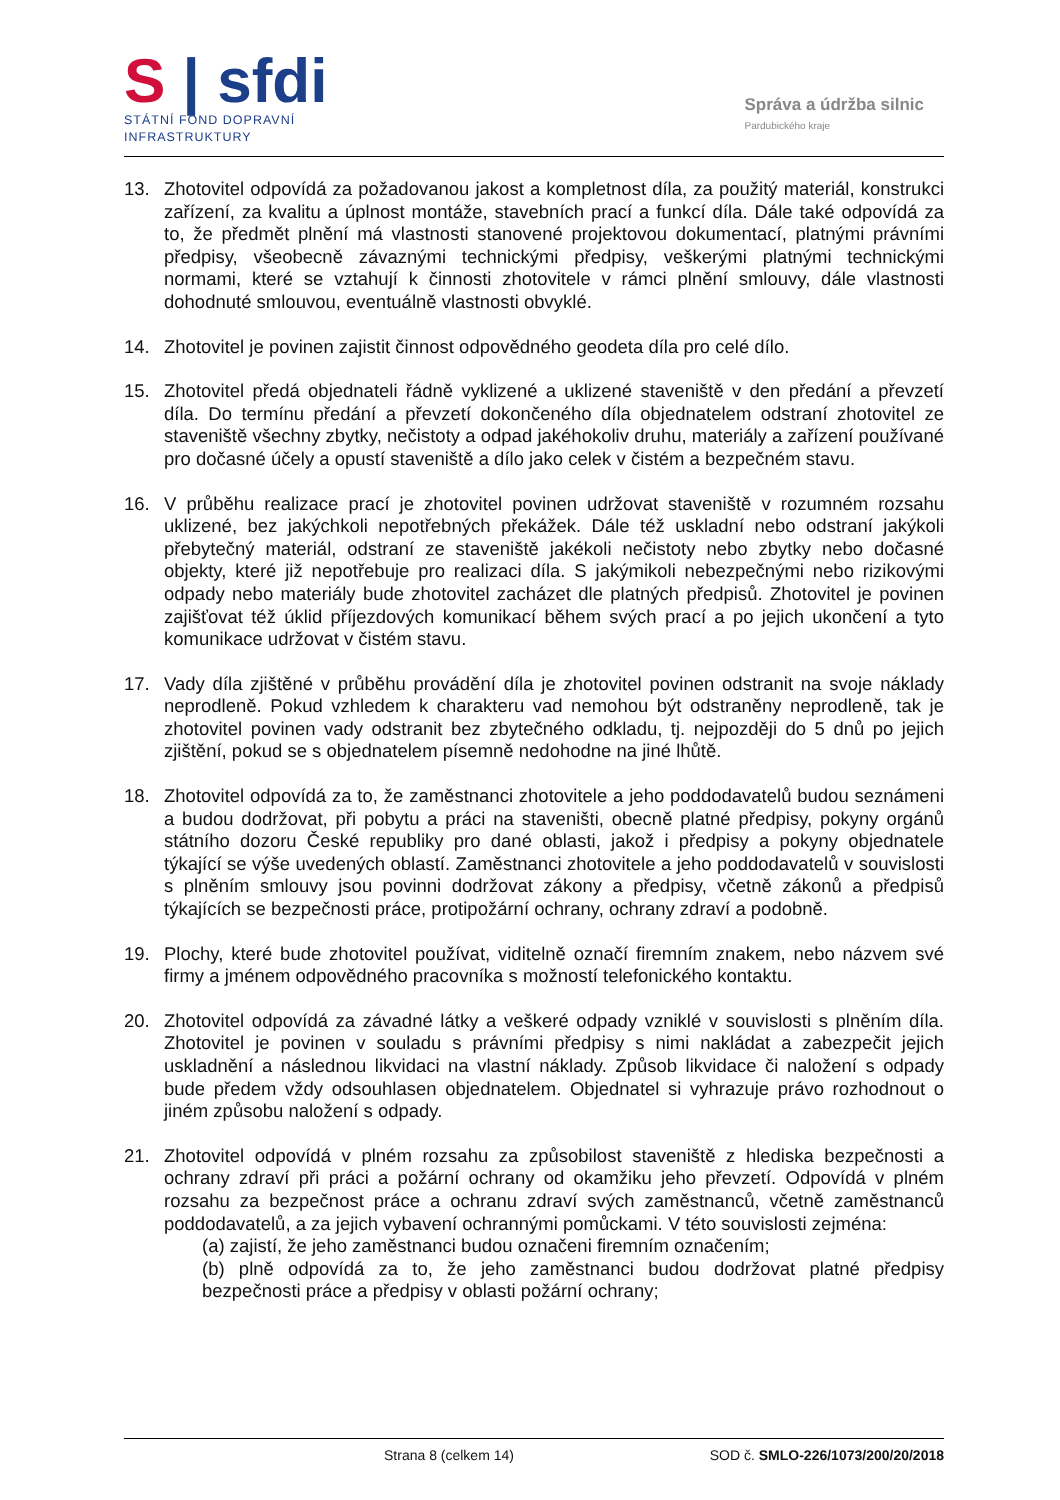S | sfdi
STÁTNÍ FOND DOPRAVNÍ
INFRASTRUKTURY
Správa a údržba silnic
Pardubického kraje
13. Zhotovitel odpovídá za požadovanou jakost a kompletnost díla, za použitý materiál, konstrukci zařízení, za kvalitu a úplnost montáže, stavebních prací a funkcí díla. Dále také odpovídá za to, že předmět plnění má vlastnosti stanovené projektovou dokumentací, platnými právními předpisy, všeobecně závaznými technickými předpisy, veškerými platnými technickými normami, které se vztahují k činnosti zhotovitele v rámci plnění smlouvy, dále vlastnosti dohodnuté smlouvou, eventuálně vlastnosti obvyklé.
14. Zhotovitel je povinen zajistit činnost odpovědného geodeta díla pro celé dílo.
15. Zhotovitel předá objednateli řádně vyklizené a uklizené staveniště v den předání a převzetí díla. Do termínu předání a převzetí dokončeného díla objednatelem odstraní zhotovitel ze staveniště všechny zbytky, nečistoty a odpad jakéhokoliv druhu, materiály a zařízení používané pro dočasné účely a opustí staveniště a dílo jako celek v čistém a bezpečném stavu.
16. V průběhu realizace prací je zhotovitel povinen udržovat staveniště v rozumném rozsahu uklizené, bez jakýchkoli nepotřebných překážek. Dále též uskladní nebo odstraní jakýkoli přebytečný materiál, odstraní ze staveniště jakékoli nečistoty nebo zbytky nebo dočasné objekty, které již nepotřebuje pro realizaci díla. S jakýmikoli nebezpečnými nebo rizikovými odpady nebo materiály bude zhotovitel zacházet dle platných předpisů. Zhotovitel je povinen zajišťovat též úklid příjezdových komunikací během svých prací a po jejich ukončení a tyto komunikace udržovat v čistém stavu.
17. Vady díla zjištěné v průběhu provádění díla je zhotovitel povinen odstranit na svoje náklady neprodleně. Pokud vzhledem k charakteru vad nemohou být odstraněny neprodleně, tak je zhotovitel povinen vady odstranit bez zbytečného odkladu, tj. nejpozději do 5 dnů po jejich zjištění, pokud se s objednatelem písemně nedohodne na jiné lhůtě.
18. Zhotovitel odpovídá za to, že zaměstnanci zhotovitele a jeho poddodavatelů budou seznámeni a budou dodržovat, při pobytu a práci na staveništi, obecně platné předpisy, pokyny orgánů státního dozoru České republiky pro dané oblasti, jakož i předpisy a pokyny objednatele týkající se výše uvedených oblastí. Zaměstnanci zhotovitele a jeho poddodavatelů v souvislosti s plněním smlouvy jsou povinni dodržovat zákony a předpisy, včetně zákonů a předpisů týkajících se bezpečnosti práce, protipožární ochrany, ochrany zdraví a podobně.
19. Plochy, které bude zhotovitel používat, viditelně označí firemním znakem, nebo názvem své firmy a jménem odpovědného pracovníka s možností telefonického kontaktu.
20. Zhotovitel odpovídá za závadné látky a veškeré odpady vzniklé v souvislosti s plněním díla. Zhotovitel je povinen v souladu s právními předpisy s nimi nakládat a zabezpečit jejich uskladnění a následnou likvidaci na vlastní náklady. Způsob likvidace či naložení s odpady bude předem vždy odsouhlasen objednatelem. Objednatel si vyhrazuje právo rozhodnout o jiném způsobu naložení s odpady.
21. Zhotovitel odpovídá v plném rozsahu za způsobilost staveniště z hlediska bezpečnosti a ochrany zdraví při práci a požární ochrany od okamžiku jeho převzetí. Odpovídá v plném rozsahu za bezpečnost práce a ochranu zdraví svých zaměstnanců, včetně zaměstnanců poddodavatelů, a za jejich vybavení ochrannými pomůckami. V této souvislosti zejména:
(a) zajistí, že jeho zaměstnanci budou označeni firemním označením;
(b) plně odpovídá za to, že jeho zaměstnanci budou dodržovat platné předpisy bezpečnosti práce a předpisy v oblasti požární ochrany;
Strana 8 (celkem 14) SOD č. SMLO-226/1073/200/20/2018